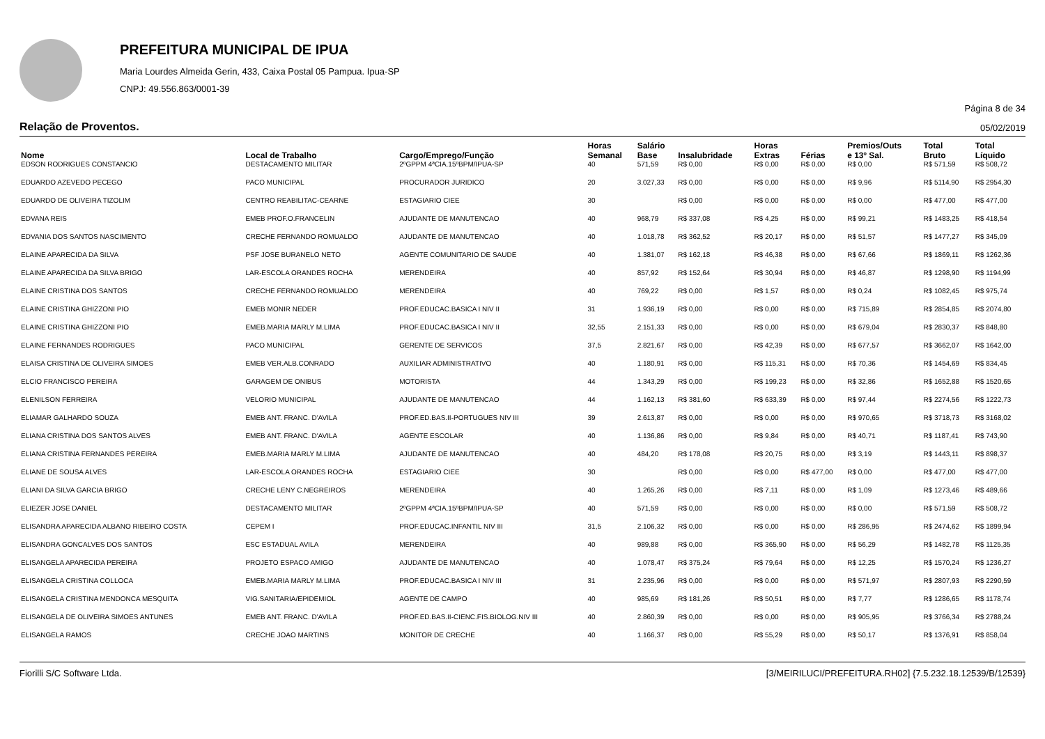PREFEITURA MUNICIPAL DE IPUA
Maria Lourdes Almeida Gerin, 433, Caixa Postal 05 Pampua. Ipua-SP
CNPJ: 49.556.863/0001-39
Página 8 de 34
Relação de Proventos. 05/02/2019
| Nome | Local de Trabalho | Cargo/Emprego/Função | Horas Semanal | Salário Base | Insalubridade | Horas Extras | Férias | Premios/Outs e 13º Sal. | Total Bruto | Total Líquido |
| --- | --- | --- | --- | --- | --- | --- | --- | --- | --- | --- |
| EDSON RODRIGUES CONSTANCIO | DESTACAMENTO MILITAR | 2ºGPPM 4ªCIA.15ºBPM/IPUA-SP | 40 | 571,59 | R$ 0,00 | R$ 0,00 | R$ 0,00 | R$ 0,00 | R$ 571,59 | R$ 508,72 |
| EDUARDO AZEVEDO PECEGO | PACO MUNICIPAL | PROCURADOR JURIDICO | 20 | 3.027,33 | R$ 0,00 | R$ 0,00 | R$ 0,00 | R$ 9,96 | R$ 5114,90 | R$ 2954,30 |
| EDUARDO DE OLIVEIRA TIZOLIM | CENTRO REABILITAC-CEARNE | ESTAGIARIO CIEE | 30 | | R$ 0,00 | R$ 0,00 | R$ 0,00 | R$ 0,00 | R$ 477,00 | R$ 477,00 |
| EDVANA REIS | EMEB PROF.O.FRANCELIN | AJUDANTE DE MANUTENCAO | 40 | 968,79 | R$ 337,08 | R$ 4,25 | R$ 0,00 | R$ 99,21 | R$ 1483,25 | R$ 418,54 |
| EDVANIA DOS SANTOS NASCIMENTO | CRECHE FERNANDO ROMUALDO | AJUDANTE DE MANUTENCAO | 40 | 1.018,78 | R$ 362,52 | R$ 20,17 | R$ 0,00 | R$ 51,57 | R$ 1477,27 | R$ 345,09 |
| ELAINE APARECIDA DA SILVA | PSF JOSE BURANELO NETO | AGENTE COMUNITARIO DE SAUDE | 40 | 1.381,07 | R$ 162,18 | R$ 46,38 | R$ 0,00 | R$ 67,66 | R$ 1869,11 | R$ 1262,36 |
| ELAINE APARECIDA DA SILVA BRIGO | LAR-ESCOLA ORANDES ROCHA | MERENDEIRA | 40 | 857,92 | R$ 152,64 | R$ 30,94 | R$ 0,00 | R$ 46,87 | R$ 1298,90 | R$ 1194,99 |
| ELAINE CRISTINA DOS SANTOS | CRECHE FERNANDO ROMUALDO | MERENDEIRA | 40 | 769,22 | R$ 0,00 | R$ 1,57 | R$ 0,00 | R$ 0,24 | R$ 1082,45 | R$ 975,74 |
| ELAINE CRISTINA GHIZZONI PIO | EMEB MONIR NEDER | PROF.EDUCAC.BASICA I NIV II | 31 | 1.936,19 | R$ 0,00 | R$ 0,00 | R$ 0,00 | R$ 715,89 | R$ 2854,85 | R$ 2074,80 |
| ELAINE CRISTINA GHIZZONI PIO | EMEB.MARIA MARLY M.LIMA | PROF.EDUCAC.BASICA I NIV II | 32,55 | 2.151,33 | R$ 0,00 | R$ 0,00 | R$ 0,00 | R$ 679,04 | R$ 2830,37 | R$ 848,80 |
| ELAINE FERNANDES RODRIGUES | PACO MUNICIPAL | GERENTE DE SERVICOS | 37,5 | 2.821,67 | R$ 0,00 | R$ 42,39 | R$ 0,00 | R$ 677,57 | R$ 3662,07 | R$ 1642,00 |
| ELAISA CRISTINA DE OLIVEIRA SIMOES | EMEB VER.ALB.CONRADO | AUXILIAR ADMINISTRATIVO | 40 | 1.180,91 | R$ 0,00 | R$ 115,31 | R$ 0,00 | R$ 70,36 | R$ 1454,69 | R$ 834,45 |
| ELCIO FRANCISCO PEREIRA | GARAGEM DE ONIBUS | MOTORISTA | 44 | 1.343,29 | R$ 0,00 | R$ 199,23 | R$ 0,00 | R$ 32,86 | R$ 1652,88 | R$ 1520,65 |
| ELENILSON FERREIRA | VELORIO MUNICIPAL | AJUDANTE DE MANUTENCAO | 44 | 1.162,13 | R$ 381,60 | R$ 633,39 | R$ 0,00 | R$ 97,44 | R$ 2274,56 | R$ 1222,73 |
| ELIAMAR GALHARDO SOUZA | EMEB ANT. FRANC. D'AVILA | PROF.ED.BAS.II-PORTUGUES NIV III | 39 | 2.613,87 | R$ 0,00 | R$ 0,00 | R$ 0,00 | R$ 970,65 | R$ 3718,73 | R$ 3168,02 |
| ELIANA CRISTINA DOS SANTOS ALVES | EMEB ANT. FRANC. D'AVILA | AGENTE ESCOLAR | 40 | 1.136,86 | R$ 0,00 | R$ 9,84 | R$ 0,00 | R$ 40,71 | R$ 1187,41 | R$ 743,90 |
| ELIANA CRISTINA FERNANDES PEREIRA | EMEB.MARIA MARLY M.LIMA | AJUDANTE DE MANUTENCAO | 40 | 484,20 | R$ 178,08 | R$ 20,75 | R$ 0,00 | R$ 3,19 | R$ 1443,11 | R$ 898,37 |
| ELIANE DE SOUSA ALVES | LAR-ESCOLA ORANDES ROCHA | ESTAGIARIO CIEE | 30 | | R$ 0,00 | R$ 0,00 | R$ 477,00 | R$ 0,00 | R$ 477,00 | R$ 477,00 |
| ELIANI DA SILVA GARCIA BRIGO | CRECHE LENY C.NEGREIROS | MERENDEIRA | 40 | 1.265,26 | R$ 0,00 | R$ 7,11 | R$ 0,00 | R$ 1,09 | R$ 1273,46 | R$ 489,66 |
| ELIEZER JOSE DANIEL | DESTACAMENTO MILITAR | 2ºGPPM 4ªCIA.15ºBPM/IPUA-SP | 40 | 571,59 | R$ 0,00 | R$ 0,00 | R$ 0,00 | R$ 0,00 | R$ 571,59 | R$ 508,72 |
| ELISANDRA APARECIDA ALBANO RIBEIRO COSTA | CEPEM I | PROF.EDUCAC.INFANTIL NIV III | 31,5 | 2.106,32 | R$ 0,00 | R$ 0,00 | R$ 0,00 | R$ 286,95 | R$ 2474,62 | R$ 1899,94 |
| ELISANDRA GONCALVES DOS SANTOS | ESC ESTADUAL AVILA | MERENDEIRA | 40 | 989,88 | R$ 0,00 | R$ 365,90 | R$ 0,00 | R$ 56,29 | R$ 1482,78 | R$ 1125,35 |
| ELISANGELA APARECIDA PEREIRA | PROJETO ESPACO AMIGO | AJUDANTE DE MANUTENCAO | 40 | 1.078,47 | R$ 375,24 | R$ 79,64 | R$ 0,00 | R$ 12,25 | R$ 1570,24 | R$ 1236,27 |
| ELISANGELA CRISTINA COLLOCA | EMEB.MARIA MARLY M.LIMA | PROF.EDUCAC.BASICA I NIV III | 31 | 2.235,96 | R$ 0,00 | R$ 0,00 | R$ 0,00 | R$ 571,97 | R$ 2807,93 | R$ 2290,59 |
| ELISANGELA CRISTINA MENDONCA MESQUITA | VIG.SANITARIA/EPIDEMIOL | AGENTE DE CAMPO | 40 | 985,69 | R$ 181,26 | R$ 50,51 | R$ 0,00 | R$ 7,77 | R$ 1286,65 | R$ 1178,74 |
| ELISANGELA DE OLIVEIRA SIMOES ANTUNES | EMEB ANT. FRANC. D'AVILA | PROF.ED.BAS.II-CIENC.FIS.BIOLOG.NIV III | 40 | 2.860,39 | R$ 0,00 | R$ 0,00 | R$ 0,00 | R$ 905,95 | R$ 3766,34 | R$ 2788,24 |
| ELISANGELA RAMOS | CRECHE JOAO MARTINS | MONITOR DE CRECHE | 40 | 1.166,37 | R$ 0,00 | R$ 55,29 | R$ 0,00 | R$ 50,17 | R$ 1376,91 | R$ 858,04 |
Fiorilli S/C Software Ltda. [3/MEIRILUCI/PREFEITURA.RH02] {7.5.232.18.12539/B/12539}